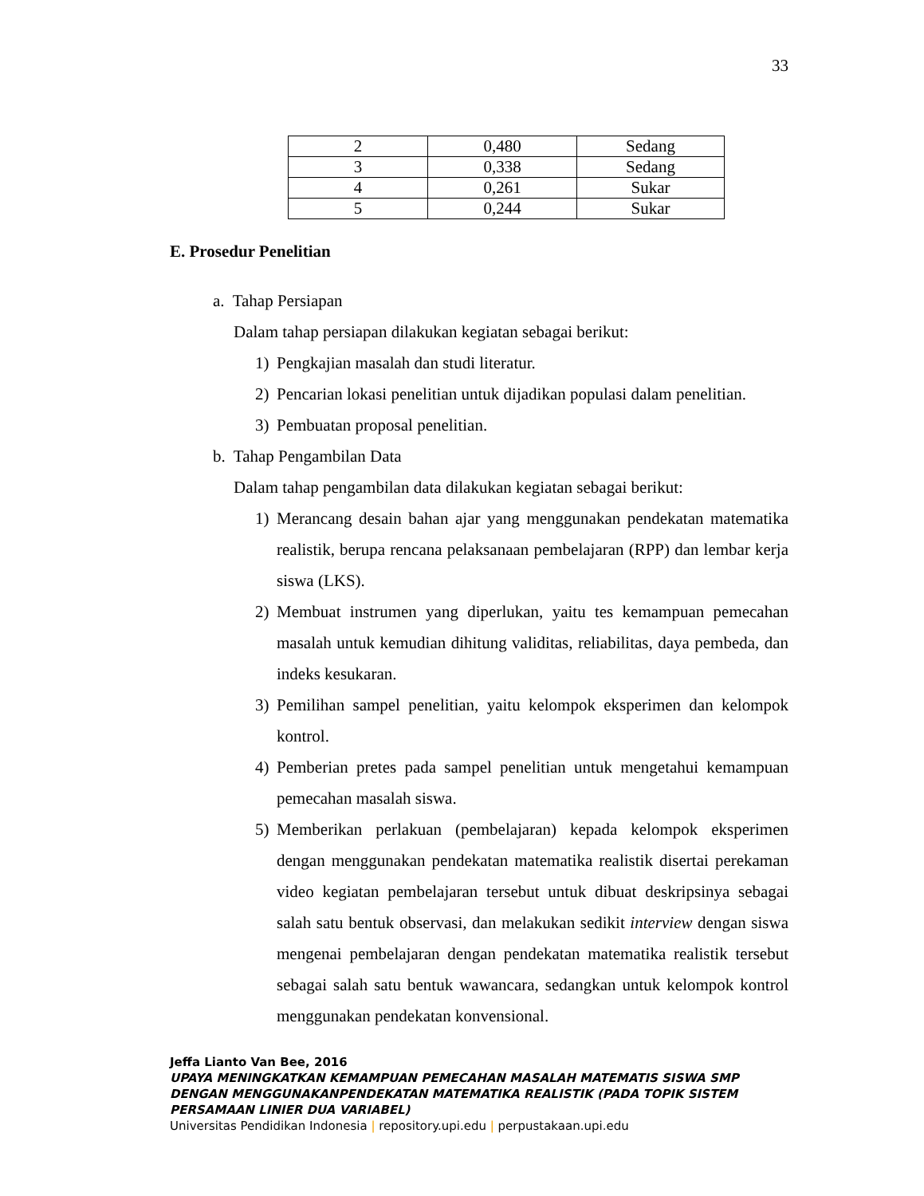33
| 2 | 0,480 | Sedang |
| 3 | 0,338 | Sedang |
| 4 | 0,261 | Sukar |
| 5 | 0,244 | Sukar |
E. Prosedur Penelitian
a. Tahap Persiapan
Dalam tahap persiapan dilakukan kegiatan sebagai berikut:
1) Pengkajian masalah dan studi literatur.
2) Pencarian lokasi penelitian untuk dijadikan populasi dalam penelitian.
3) Pembuatan proposal penelitian.
b. Tahap Pengambilan Data
Dalam tahap pengambilan data dilakukan kegiatan sebagai berikut:
1) Merancang desain bahan ajar yang menggunakan pendekatan matematika realistik, berupa rencana pelaksanaan pembelajaran (RPP) dan lembar kerja siswa (LKS).
2) Membuat instrumen yang diperlukan, yaitu tes kemampuan pemecahan masalah untuk kemudian dihitung validitas, reliabilitas, daya pembeda, dan indeks kesukaran.
3) Pemilihan sampel penelitian, yaitu kelompok eksperimen dan kelompok kontrol.
4) Pemberian pretes pada sampel penelitian untuk mengetahui kemampuan pemecahan masalah siswa.
5) Memberikan perlakuan (pembelajaran) kepada kelompok eksperimen dengan menggunakan pendekatan matematika realistik disertai perekaman video kegiatan pembelajaran tersebut untuk dibuat deskripsinya sebagai salah satu bentuk observasi, dan melakukan sedikit interview dengan siswa mengenai pembelajaran dengan pendekatan matematika realistik tersebut sebagai salah satu bentuk wawancara, sedangkan untuk kelompok kontrol menggunakan pendekatan konvensional.
Jeffa Lianto Van Bee, 2016
UPAYA MENINGKATKAN KEMAMPUAN PEMECAHAN MASALAH MATEMATIS SISWA SMP DENGAN MENGGUNAKANPENDEKATAN MATEMATIKA REALISTIK (PADA TOPIK SISTEM PERSAMAAN LINIER DUA VARIABEL)
Universitas Pendidikan Indonesia | repository.upi.edu | perpustakaan.upi.edu